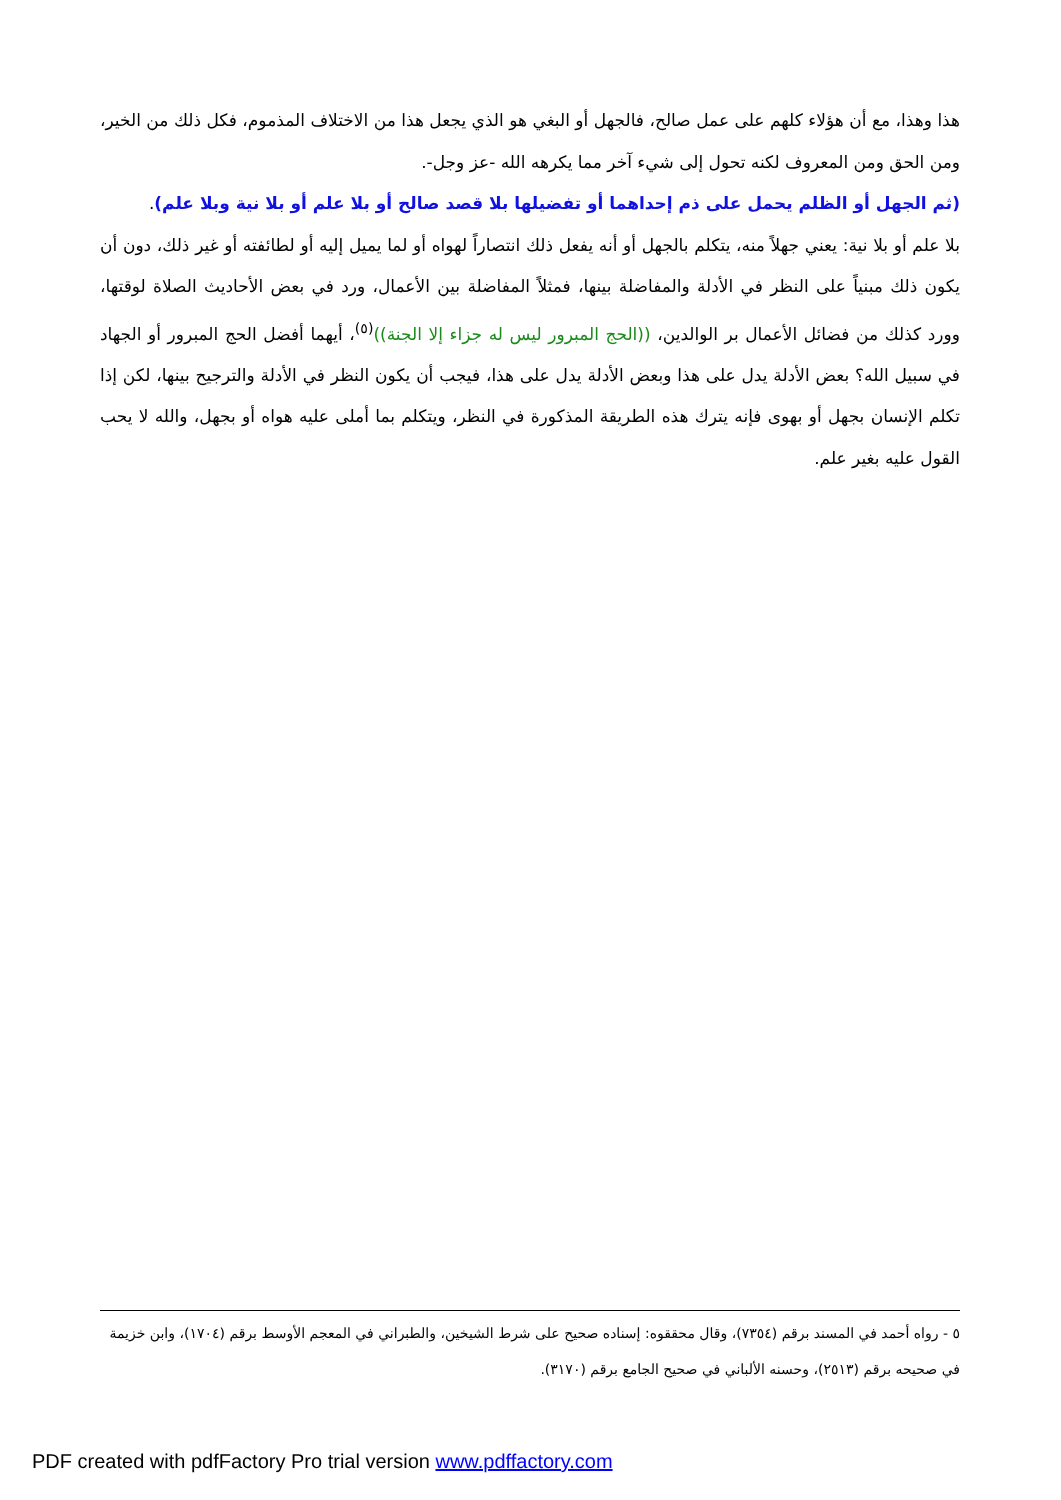هذا وهذا، مع أن هؤلاء كلهم على عمل صالح، فالجهل أو البغي هو الذي يجعل هذا من الاختلاف المذموم، فكل ذلك من الخير، ومن الحق ومن المعروف لكنه تحول إلى شيء آخر مما يكرهه الله -عز وجل-.
(ثم الجهل أو الظلم يحمل على ذم إحداهما أو تفضيلها بلا قصد صالح أو بلا علم أو بلا نية وبلا علم).
بلا علم أو بلا نية: يعني جهلاً منه، يتكلم بالجهل أو أنه يفعل ذلك انتصاراً لهواه أو لما يميل إليه أو لطائفته أو غير ذلك، دون أن يكون ذلك مبنياً على النظر في الأدلة والمفاضلة بينها، فمثلاً المفاضلة بين الأعمال، ورد في بعض الأحاديث الصلاة لوقتها، وورد كذلك من فضائل الأعمال بر الوالدين، ((الحج المبرور ليس له جزاء إلا الجنة))<sup>(٥)</sup>، أيهما أفضل الحج المبرور أو الجهاد في سبيل الله؟ بعض الأدلة يدل على هذا وبعض الأدلة يدل على هذا، فيجب أن يكون النظر في الأدلة والترجيح بينها، لكن إذا تكلم الإنسان بجهل أو بهوى فإنه يترك هذه الطريقة المذكورة في النظر، ويتكلم بما أملى عليه هواه أو بجهل، والله لا يحب القول عليه بغير علم.
٥ - رواه أحمد في المسند برقم (٧٣٥٤)، وقال محققوه: إسناده صحيح على شرط الشيخين، والطبراني في المعجم الأوسط برقم (١٧٠٤)، وابن خزيمة في صحيحه برقم (٢٥١٣)، وحسنه الألباني في صحيح الجامع برقم (٣١٧٠).
PDF created with pdfFactory Pro trial version www.pdffactory.com